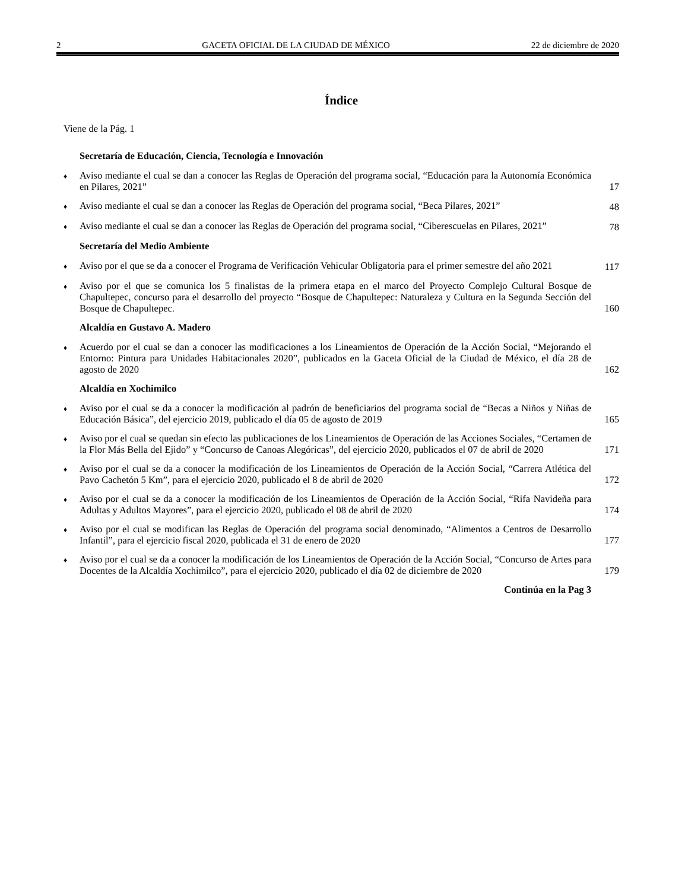2 GACETA OFICIAL DE LA CIUDAD DE MÉXICO 22 de diciembre de 2020
Índice
Viene de la Pág. 1
Secretaría de Educación, Ciencia, Tecnología e Innovación
♦ Aviso mediante el cual se dan a conocer las Reglas de Operación del programa social, “Educación para la Autonomía Económica en Pilares, 2021” 17
♦ Aviso mediante el cual se dan a conocer las Reglas de Operación del programa social, “Beca Pilares, 2021” 48
♦ Aviso mediante el cual se dan a conocer las Reglas de Operación del programa social, “Ciberescuelas en Pilares, 2021” 78
Secretaría del Medio Ambiente
♦ Aviso por el que se da a conocer el Programa de Verificación Vehicular Obligatoria para el primer semestre del año 2021 117
♦ Aviso por el que se comunica los 5 finalistas de la primera etapa en el marco del Proyecto Complejo Cultural Bosque de Chapultepec, concurso para el desarrollo del proyecto “Bosque de Chapultepec: Naturaleza y Cultura en la Segunda Sección del Bosque de Chapultepec. 160
Alcaldía en Gustavo A. Madero
♦ Acuerdo por el cual se dan a conocer las modificaciones a los Lineamientos de Operación de la Acción Social, “Mejorando el Entorno: Pintura para Unidades Habitacionales 2020”, publicados en la Gaceta Oficial de la Ciudad de México, el día 28 de agosto de 2020 162
Alcaldía en Xochimilco
♦ Aviso por el cual se da a conocer la modificación al padrón de beneficiarios del programa social de “Becas a Niños y Niñas de Educación Básica”, del ejercicio 2019, publicado el día 05 de agosto de 2019 165
♦ Aviso por el cual se quedan sin efecto las publicaciones de los Lineamientos de Operación de las Acciones Sociales, “Certamen de la Flor Más Bella del Ejido” y “Concurso de Canoas Alegóricas”, del ejercicio 2020, publicados el 07 de abril de 2020 171
♦ Aviso por el cual se da a conocer la modificación de los Lineamientos de Operación de la Acción Social, “Carrera Atlética del Pavo Cachetón 5 Km”, para el ejercicio 2020, publicado el 8 de abril de 2020 172
♦ Aviso por el cual se da a conocer la modificación de los Lineamientos de Operación de la Acción Social, “Rifa Navideña para Adultas y Adultos Mayores”, para el ejercicio 2020, publicado el 08 de abril de 2020 174
♦ Aviso por el cual se modifican las Reglas de Operación del programa social denominado, “Alimentos a Centros de Desarrollo Infantil”, para el ejercicio fiscal 2020, publicada el 31 de enero de 2020 177
♦ Aviso por el cual se da a conocer la modificación de los Lineamientos de Operación de la Acción Social, “Concurso de Artes para Docentes de la Alcaldía Xochimilco”, para el ejercicio 2020, publicado el día 02 de diciembre de 2020 179
Continúa en la Pag 3